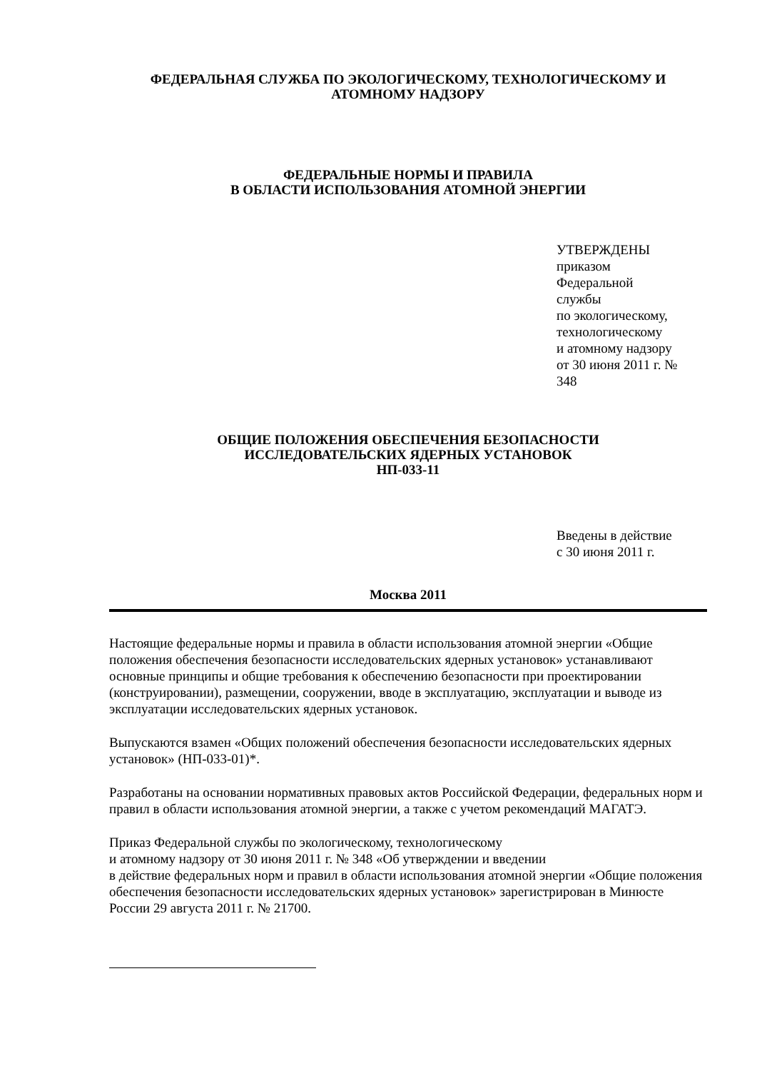ФЕДЕРАЛЬНАЯ СЛУЖБА ПО ЭКОЛОГИЧЕСКОМУ, ТЕХНОЛОГИЧЕСКОМУ И АТОМНОМУ НАДЗОРУ
ФЕДЕРАЛЬНЫЕ НОРМЫ И ПРАВИЛА
В ОБЛАСТИ ИСПОЛЬЗОВАНИЯ АТОМНОЙ ЭНЕРГИИ
УТВЕРЖДЕНЫ
приказом
Федеральной
службы
по экологическому,
технологическому
и атомному надзору
от 30 июня 2011 г. №
348
ОБЩИЕ ПОЛОЖЕНИЯ ОБЕСПЕЧЕНИЯ БЕЗОПАСНОСТИ
ИССЛЕДОВАТЕЛЬСКИХ ЯДЕРНЫХ УСТАНОВОК
НП-033-11
Введены в действие
с 30 июня 2011 г.
Москва 2011
Настоящие федеральные нормы и правила в области использования атомной энергии «Общие положения обеспечения безопасности исследовательских ядерных установок» устанавливают основные принципы и общие требования к обеспечению безопасности при проектировании (конструировании), размещении, сооружении, вводе в эксплуатацию, эксплуатации и выводе из эксплуатации исследовательских ядерных установок.
Выпускаются взамен «Общих положений обеспечения безопасности исследовательских ядерных установок» (НП-033-01)*.
Разработаны на основании нормативных правовых актов Российской Федерации, федеральных норм и правил в области использования атомной энергии, а также с учетом рекомендаций МАГАТЭ.
Приказ Федеральной службы по экологическому, технологическому
и атомному надзору от 30 июня 2011 г. № 348 «Об утверждении и введении
в действие федеральных норм и правил в области использования атомной энергии «Общие положения обеспечения безопасности исследовательских ядерных установок» зарегистрирован в Минюсте России 29 августа 2011 г. № 21700.